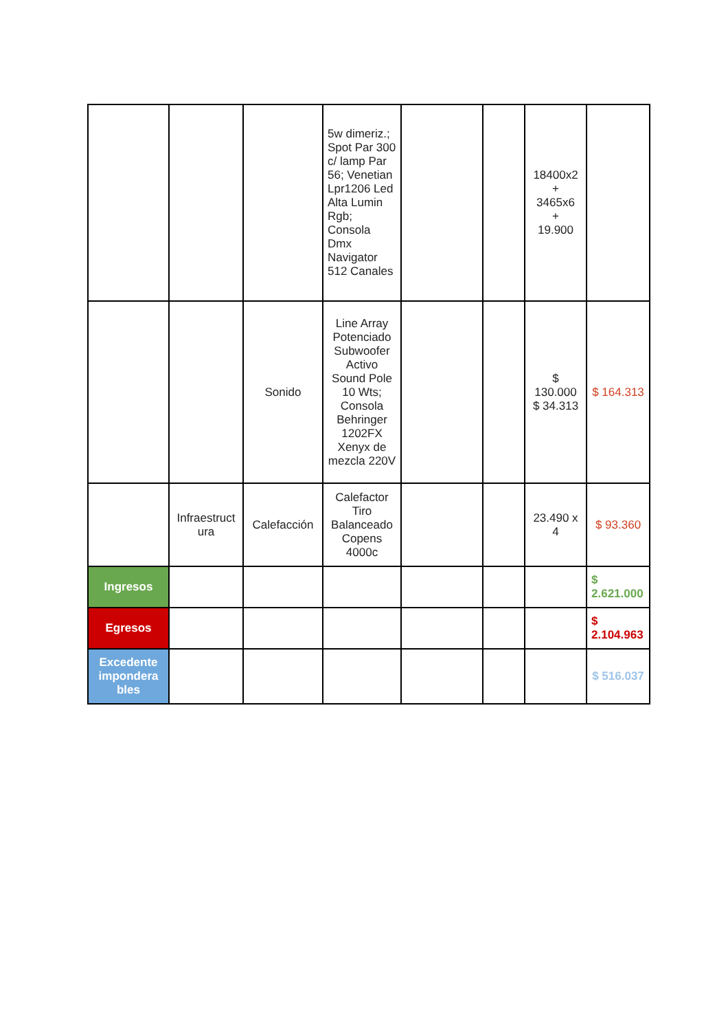| | | | 5w dimeriz.; Spot Par 300 c/ lamp Par 56; Venetian Lpr1206 Led Alta Lumin Rgb; Consola Dmx Navigator 512 Canales | | | 18400x2 + 3465x6 + 19.900 | |
| | | Sonido | Line Array Potenciado Subwoofer Activo Sound Pole 10 Wts; Consola Behringer 1202FX Xenyx de mezcla 220V | | | $ 130.000 $ 34.313 | $ 164.313 |
| | Infraestruct ura | Calefacción | Calefactor Tiro Balanceado Copens 4000c | | | 23.490 x 4 | $ 93.360 |
| Ingresos | | | | | | | $ 2.621.000 |
| Egresos | | | | | | | $ 2.104.963 |
| Excedente impondera bles | | | | | | | $ 516.037 |